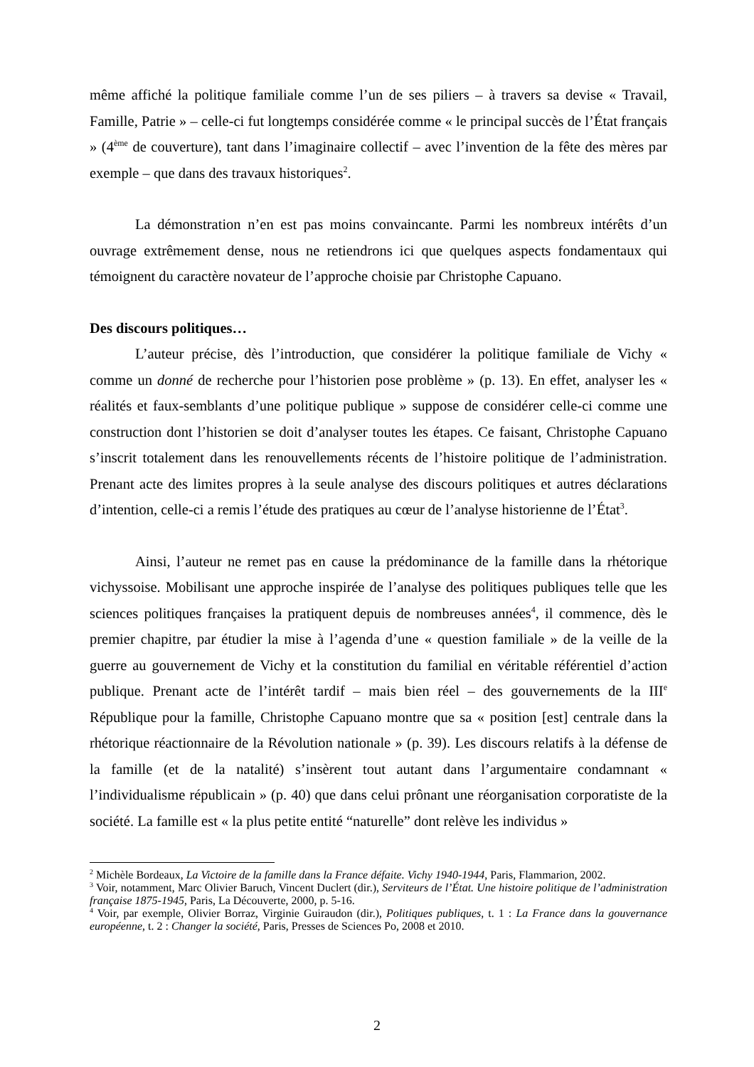même affiché la politique familiale comme l’un de ses piliers – à travers sa devise « Travail, Famille, Patrie » – celle-ci fut longtemps considérée comme « le principal succès de l’État français » (4<sup>ème</sup> de couverture), tant dans l’imaginaire collectif – avec l’invention de la fête des mères par exemple – que dans des travaux historiques<sup>2</sup>.
La démonstration n’en est pas moins convaincante. Parmi les nombreux intérêts d’un ouvrage extrêmement dense, nous ne retiendrons ici que quelques aspects fondamentaux qui témoignent du caractère novateur de l’approche choisie par Christophe Capuano.
Des discours politiques…
L’auteur précise, dès l’introduction, que considérer la politique familiale de Vichy « comme un donné de recherche pour l’historien pose problème » (p. 13). En effet, analyser les « réalités et faux-semblants d’une politique publique » suppose de considérer celle-ci comme une construction dont l’historien se doit d’analyser toutes les étapes. Ce faisant, Christophe Capuano s’inscrit totalement dans les renouvellements récents de l’histoire politique de l’administration. Prenant acte des limites propres à la seule analyse des discours politiques et autres déclarations d’intention, celle-ci a remis l’étude des pratiques au cœur de l’analyse historienne de l’État<sup>3</sup>.
Ainsi, l’auteur ne remet pas en cause la prédominance de la famille dans la rhétorique vichyssoise. Mobilisant une approche inspirée de l’analyse des politiques publiques telle que les sciences politiques françaises la pratiquent depuis de nombreuses années<sup>4</sup>, il commence, dès le premier chapitre, par étudier la mise à l’agenda d’une « question familiale » de la veille de la guerre au gouvernement de Vichy et la constitution du familial en véritable référentiel d’action publique. Prenant acte de l’intérêt tardif – mais bien réel – des gouvernements de la III<sup>e</sup> République pour la famille, Christophe Capuano montre que sa « position [est] centrale dans la rhétorique réactionnaire de la Révolution nationale » (p. 39). Les discours relatifs à la défense de la famille (et de la natalité) s’insèrent tout autant dans l’argumentaire condamnant « l’individualisme républicain » (p. 40) que dans celui prônant une réorganisation corporatiste de la société. La famille est « la plus petite entité “naturelle” dont relève les individus »
<sup>2</sup> Michèle Bordeaux, La Victoire de la famille dans la France défaite. Vichy 1940-1944, Paris, Flammarion, 2002.
<sup>3</sup> Voir, notamment, Marc Olivier Baruch, Vincent Duclert (dir.), Serviteurs de l’État. Une histoire politique de l’administration française 1875-1945, Paris, La Découverte, 2000, p. 5-16.
<sup>4</sup> Voir, par exemple, Olivier Borraz, Virginie Guiraudon (dir.), Politiques publiques, t. 1 : La France dans la gouvernance européenne, t. 2 : Changer la société, Paris, Presses de Sciences Po, 2008 et 2010.
2